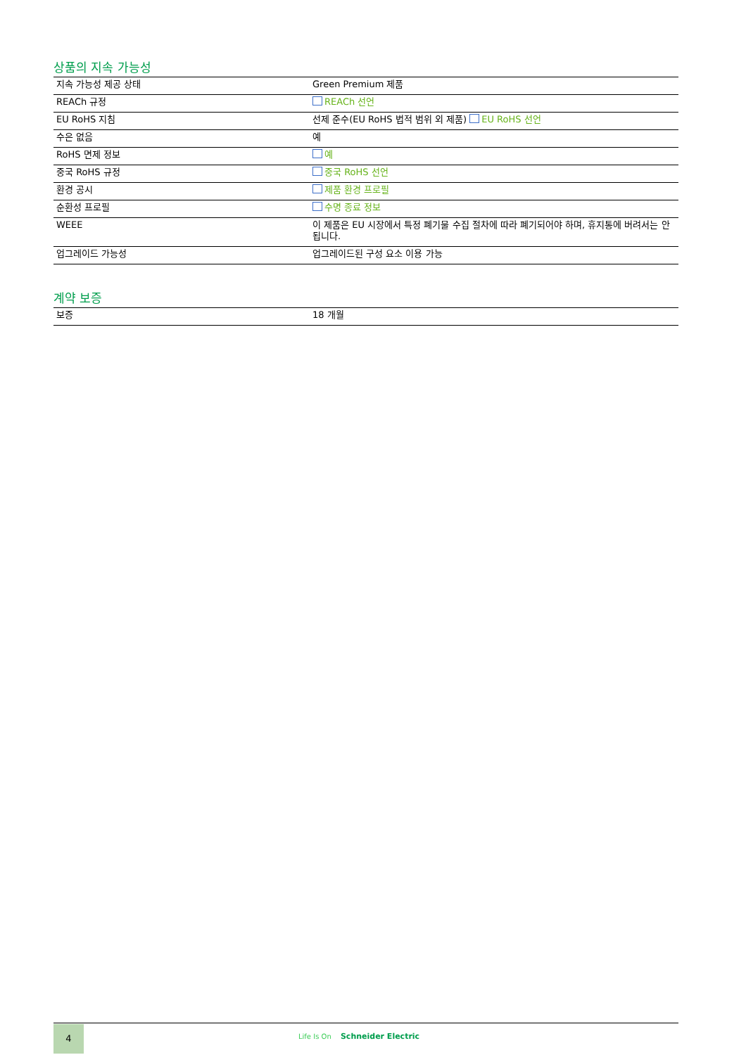상품의 지속 가능성
| 지속 가능성 제공 상태 | Green Premium 제품 |
| REACh 규정 | REACh 선언 |
| EU RoHS 지침 | 선제 준수(EU RoHS 법적 범위 외 제품) EU RoHS 선언 |
| 수은 없음 | 예 |
| RoHS 면제 정보 | 예 |
| 중국 RoHS 규정 | 중국 RoHS 선언 |
| 환경 공시 | 제품 환경 프로필 |
| 순환성 프로필 | 수명 종료 정보 |
| WEEE | 이 제품은 EU 시장에서 특정 폐기물 수집 절차에 따라 폐기되어야 하며, 휴지통에 버려서는 안됩니다. |
| 업그레이드 가능성 | 업그레이드된 구성 요소 이용 가능 |
계약 보증
| 보증 | 18 개월 |
4
Life Is On Schneider Electric